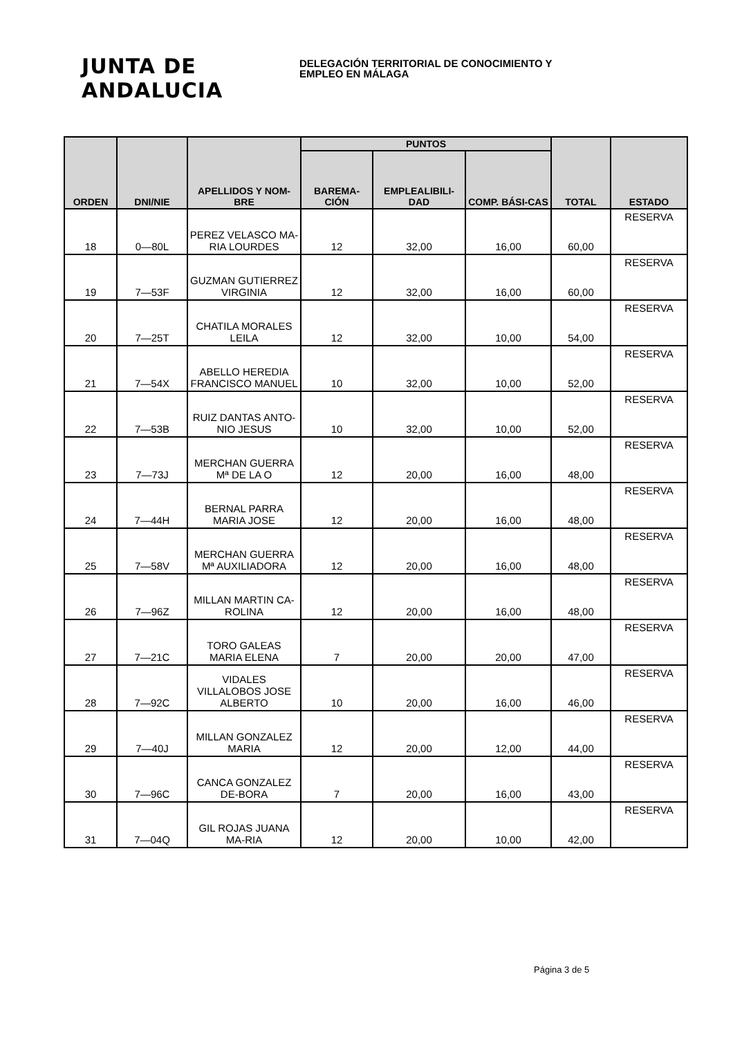JUNTA DE ANDALUCIA
DELEGACIÓN TERRITORIAL DE CONOCIMIENTO Y
EMPLEO EN MÁLAGA
| ORDEN | DNI/NIE | APELLIDOS Y NOM-BRE | PUNTOS | | | TOTAL | ESTADO |
| --- | --- | --- | --- | --- | --- | --- | --- |
| | | | BAREMA-CIÓN | EMPLEALIBILI-DAD | COMP. BÁSI-CAS | | |
| 18 | 0—80L | PEREZ VELASCO MA-RIA LOURDES | 12 | 32,00 | 16,00 | 60,00 | RESERVA |
| 19 | 7—53F | GUZMAN GUTIERREZ VIRGINIA | 12 | 32,00 | 16,00 | 60,00 | RESERVA |
| 20 | 7—25T | CHATILA MORALES LEILA | 12 | 32,00 | 10,00 | 54,00 | RESERVA |
| 21 | 7—54X | ABELLO HEREDIA FRANCISCO MANUEL | 10 | 32,00 | 10,00 | 52,00 | RESERVA |
| 22 | 7—53B | RUIZ DANTAS ANTO-NIO JESUS | 10 | 32,00 | 10,00 | 52,00 | RESERVA |
| 23 | 7—73J | MERCHAN GUERRA Mª DE LA O | 12 | 20,00 | 16,00 | 48,00 | RESERVA |
| 24 | 7—44H | BERNAL PARRA MARIA JOSE | 12 | 20,00 | 16,00 | 48,00 | RESERVA |
| 25 | 7—58V | MERCHAN GUERRA Mª AUXILIADORA | 12 | 20,00 | 16,00 | 48,00 | RESERVA |
| 26 | 7—96Z | MILLAN MARTIN CA-ROLINA | 12 | 20,00 | 16,00 | 48,00 | RESERVA |
| 27 | 7—21C | TORO GALEAS MARIA ELENA | 7 | 20,00 | 20,00 | 47,00 | RESERVA |
| 28 | 7—92C | VIDALES VILLALOBOS JOSE ALBERTO | 10 | 20,00 | 16,00 | 46,00 | RESERVA |
| 29 | 7—40J | MILLAN GONZALEZ MARIA | 12 | 20,00 | 12,00 | 44,00 | RESERVA |
| 30 | 7—96C | CANCA GONZALEZ DE-BORA | 7 | 20,00 | 16,00 | 43,00 | RESERVA |
| 31 | 7—04Q | GIL ROJAS JUANA MA-RIA | 12 | 20,00 | 10,00 | 42,00 | RESERVA |
Página 3 de 5